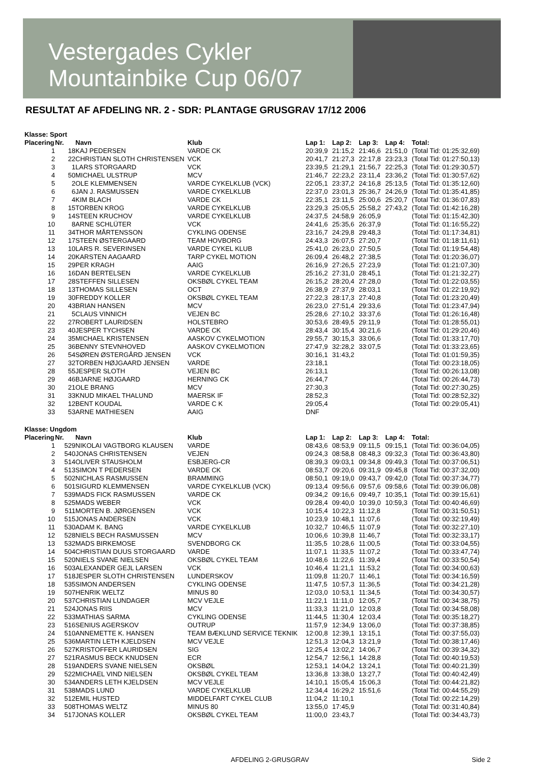Vestergades Cykler
Mountainbike Cup 06/07
RESULTAT AF AFDELING NR. 2 - SDR: PLANTAGE GRUSGRAV 17/12 2006
Klasse: Sport
| Placering | Nr. | Navn | Klub | Lap 1: | Lap 2: | Lap 3: | Lap 4: | Total: |
| --- | --- | --- | --- | --- | --- | --- | --- | --- |
| 1 | 18 | KAJ PEDERSEN | VARDE CK | 20:39,9 | 21:15,2 | 21:46,6 | 21:51,0 | (Total Tid: 01:25:32,69) |
| 2 | 22 | CHRISTIAN SLOTH CHRISTENSEN | VCK | 20:41,7 | 21:27,3 | 22:17,8 | 23:23,3 | (Total Tid: 01:27:50,13) |
| 3 | 1 | LARS STORGAARD | VCK | 23:39,5 | 21:29,1 | 21:56,7 | 22:25,3 | (Total Tid: 01:29:30,57) |
| 4 | 50 | MICHAEL ULSTRUP | MCV | 21:46,7 | 22:23,2 | 23:11,4 | 23:36,2 | (Total Tid: 01:30:57,62) |
| 5 | 2 | OLE KLEMMENSEN | VARDE CYKELKLUB (VCK) | 22:05,1 | 23:37,2 | 24:16,8 | 25:13,5 | (Total Tid: 01:35:12,60) |
| 6 | 6 | JAN J. RASMUSSEN | VARDE CYKELKLUB | 22:37,0 | 23:01,3 | 25:36,7 | 24:26,9 | (Total Tid: 01:35:41,85) |
| 7 | 4 | KIM BLACH | VARDE CK | 22:35,1 | 23:11,5 | 25:00,6 | 25:20,7 | (Total Tid: 01:36:07,83) |
| 8 | 15 | TORBEN KROG | VARDE CYKELKLUB | 23:29,3 | 25:05,5 | 25:58,2 | 27:43,2 | (Total Tid: 01:42:16,28) |
| 9 | 14 | STEEN KRUCHOV | VARDE CYKELKLUB | 24:37,5 | 24:58,9 | 26:05,9 | | (Total Tid: 01:15:42,30) |
| 10 | 8 | ARNE SCHLÜTER | VCK | 24:41,6 | 25:35,6 | 26:37,9 | | (Total Tid: 01:16:55,22) |
| 11 | 34 | THOR MÅRTENSSON | CYKLING ODENSE | 23:16,7 | 24:29,8 | 29:48,3 | | (Total Tid: 01:17:34,81) |
| 12 | 17 | STEEN ØSTERGAARD | TEAM HOVBORG | 24:43,3 | 26:07,5 | 27:20,7 | | (Total Tid: 01:18:11,61) |
| 13 | 10 | LARS R. SEVERINSEN | VARDE CYKEL KLUB | 25:41,0 | 26:23,0 | 27:50,5 | | (Total Tid: 01:19:54,48) |
| 14 | 20 | KARSTEN AAGAARD | TARP CYKEL MOTION | 26:09,4 | 26:48,2 | 27:38,5 | | (Total Tid: 01:20:36,07) |
| 15 | 29 | PER KRAGH | AAIG | 26:16,9 | 27:26,5 | 27:23,9 | | (Total Tid: 01:21:07,30) |
| 16 | 16 | DAN BERTELSEN | VARDE CYKELKLUB | 25:16,2 | 27:31,0 | 28:45,1 | | (Total Tid: 01:21:32,27) |
| 17 | 28 | STEFFEN SILLESEN | OKSBØL CYKEL TEAM | 26:15,2 | 28:20,4 | 27:28,0 | | (Total Tid: 01:22:03,55) |
| 18 | 13 | THOMAS SILLESEN | OCT | 26:38,9 | 27:37,9 | 28:03,1 | | (Total Tid: 01:22:19,92) |
| 19 | 30 | FREDDY KOLLER | OKSBØL CYKEL TEAM | 27:22,3 | 28:17,3 | 27:40,8 | | (Total Tid: 01:23:20,49) |
| 20 | 43 | BRIAN HANSEN | MCV | 26:23,0 | 27:51,4 | 29:33,6 | | (Total Tid: 01:23:47,94) |
| 21 | 5 | CLAUS VINNICH | VEJEN BC | 25:28,6 | 27:10,2 | 33:37,6 | | (Total Tid: 01:26:16,48) |
| 22 | 27 | ROBERT LAURIDSEN | HOLSTEBRO | 30:53,6 | 28:49,5 | 29:11,9 | | (Total Tid: 01:28:55,01) |
| 23 | 40 | JESPER TYCHSEN | VARDE CK | 28:43,4 | 30:15,4 | 30:21,6 | | (Total Tid: 01:29:20,46) |
| 24 | 35 | MICHAEL KRISTENSEN | AASKOV CYKELMOTION | 29:55,7 | 30:15,3 | 33:06,6 | | (Total Tid: 01:33:17,70) |
| 25 | 36 | BENNY STEVNHOVED | AASKOV CYKELMOTION | 27:47,9 | 32:28,2 | 33:07,5 | | (Total Tid: 01:33:23,65) |
| 26 | 54 | SØREN ØSTERGÅRD JENSEN | VCK | 30:16,1 | 31:43,2 | | | (Total Tid: 01:01:59,35) |
| 27 | 32 | TORBEN HØJGAARD JENSEN | VARDE | 23:18,1 | | | | (Total Tid: 00:23:18,05) |
| 28 | 55 | JESPER SLOTH | VEJEN BC | 26:13,1 | | | | (Total Tid: 00:26:13,08) |
| 29 | 46 | BJARNE HØJGAARD | HERNING CK | 26:44,7 | | | | (Total Tid: 00:26:44,73) |
| 30 | 21 | OLE BRANG | MCV | 27:30,3 | | | | (Total Tid: 00:27:30,25) |
| 31 | 33 | KNUD MIKAEL THALUND | MAERSK IF | 28:52,3 | | | | (Total Tid: 00:28:52,32) |
| 32 | 12 | BENT KOUDAL | VARDE C K | 29:05,4 | | | | (Total Tid: 00:29:05,41) |
| 33 | 53 | ARNE MATHIESEN | AAIG | DNF | | | | |
Klasse: Ungdom
| Placering | Nr. | Navn | Klub | Lap 1: | Lap 2: | Lap 3: | Lap 4: | Total: |
| --- | --- | --- | --- | --- | --- | --- | --- | --- |
| 1 | 529 | NIKOLAI VAGTBORG KLAUSEN | VARDE | 08:43,6 | 08:53,9 | 09:11,5 | 09:15,1 | (Total Tid: 00:36:04,05) |
| 2 | 540 | JONAS CHRISTENSEN | VEJEN | 09:24,3 | 08:58,8 | 08:48,3 | 09:32,3 | (Total Tid: 00:36:43,80) |
| 3 | 514 | OLIVER STAUSHOLM | ESBJERG-CR | 08:39,3 | 09:03,1 | 09:34,8 | 09:49,3 | (Total Tid: 00:37:06,51) |
| 4 | 513 | SIMON T PEDERSEN | VARDE CK | 08:53,7 | 09:20,6 | 09:31,9 | 09:45,8 | (Total Tid: 00:37:32,00) |
| 5 | 502 | NICHLAS RASMUSSEN | BRAMMING | 08:50,1 | 09:19,0 | 09:43,7 | 09:42,0 | (Total Tid: 00:37:34,77) |
| 6 | 501 | SIGURD KLEMMENSEN | VARDE CYKELKLUB (VCK) | 09:13,4 | 09:56,6 | 09:57,6 | 09:58,6 | (Total Tid: 00:39:06,08) |
| 7 | 539 | MADS FICK RASMUSSEN | VARDE CK | 09:34,2 | 09:16,6 | 09:49,7 | 10:35,1 | (Total Tid: 00:39:15,61) |
| 8 | 525 | MADS WEBER | VCK | 09:28,4 | 09:40,0 | 10:39,0 | 10:59,3 | (Total Tid: 00:40:46,69) |
| 9 | 511 | MORTEN B. JØRGENSEN | VCK | 10:15,4 | 10:22,3 | 11:12,8 | | (Total Tid: 00:31:50,51) |
| 10 | 515 | JONAS ANDERSEN | VCK | 10:23,9 | 10:48,1 | 11:07,6 | | (Total Tid: 00:32:19,49) |
| 11 | 530 | ADAM K. BANG | VARDE CYKELKLUB | 10:32,7 | 10:46,5 | 11:07,9 | | (Total Tid: 00:32:27,10) |
| 12 | 528 | NIELS BECH RASMUSSEN | MCV | 10:06,6 | 10:39,8 | 11:46,7 | | (Total Tid: 00:32:33,17) |
| 13 | 532 | MADS BIRKEMOSE | SVENDBORG CK | 11:35,5 | 10:28,6 | 11:00,5 | | (Total Tid: 00:33:04,55) |
| 14 | 504 | CHRISTIAN DUUS STORGAARD | VARDE | 11:07,1 | 11:33,5 | 11:07,2 | | (Total Tid: 00:33:47,74) |
| 15 | 520 | NIELS SVANE NIELSEN | OKSBØL CYKEL TEAM | 10:48,6 | 11:22,6 | 11:39,4 | | (Total Tid: 00:33:50,54) |
| 16 | 503 | ALEXANDER GEJL LARSEN | VCK | 10:46,4 | 11:21,1 | 11:53,2 | | (Total Tid: 00:34:00,63) |
| 17 | 518 | JESPER SLOTH CHRISTENSEN | LUNDERSKOV | 11:09,8 | 11:20,7 | 11:46,1 | | (Total Tid: 00:34:16,59) |
| 18 | 535 | SIMON ANDERSEN | CYKLING ODENSE | 11:47,5 | 10:57,3 | 11:36,5 | | (Total Tid: 00:34:21,28) |
| 19 | 507 | HENRIK WELTZ | MINUS 80 | 12:03,0 | 10:53,1 | 11:34,5 | | (Total Tid: 00:34:30,57) |
| 20 | 537 | CHRISTIAN LUNDAGER | MCV VEJLE | 11:22,1 | 11:11,0 | 12:05,7 | | (Total Tid: 00:34:38,75) |
| 21 | 524 | JONAS RIIS | MCV | 11:33,3 | 11:21,0 | 12:03,8 | | (Total Tid: 00:34:58,08) |
| 22 | 533 | MATHIAS SARMA | CYKLING ODENSE | 11:44,5 | 11:30,4 | 12:03,4 | | (Total Tid: 00:35:18,27) |
| 23 | 516 | SENIUS AGERSKOV | OUTRUP | 11:57,9 | 12:34,9 | 13:06,0 | | (Total Tid: 00:37:38,85) |
| 24 | 510 | ANNEMETTE K. HANSEN | TEAM BÆKLUND SERVICE TEKNIK | 12:00,8 | 12:39,1 | 13:15,1 | | (Total Tid: 00:37:55,03) |
| 25 | 536 | MARTIN LETH KJELDSEN | MCV VEJLE | 12:51,3 | 12:04,3 | 13:21,9 | | (Total Tid: 00:38:17,46) |
| 26 | 527 | KRISTOFFER LAURIDSEN | SIG | 12:25,4 | 13:02,2 | 14:06,7 | | (Total Tid: 00:39:34,32) |
| 27 | 521 | RASMUS BECK KNUDSEN | ECR | 12:54,7 | 12:56,1 | 14:28,8 | | (Total Tid: 00:40:19,53) |
| 28 | 519 | ANDERS SVANE NIELSEN | OKSBØL | 12:53,1 | 14:04,2 | 13:24,1 | | (Total Tid: 00:40:21,39) |
| 29 | 522 | MICHAEL VIND NIELSEN | OKSBØL CYKEL TEAM | 13:36,8 | 13:38,0 | 13:27,7 | | (Total Tid: 00:40:42,49) |
| 30 | 534 | ANDERS LETH KJELDSEN | MCV VEJLE | 14:10,1 | 15:05,4 | 15:06,3 | | (Total Tid: 00:44:21,82) |
| 31 | 538 | MADS LUND | VARDE CYKELKLUB | 12:34,4 | 16:29,2 | 15:51,6 | | (Total Tid: 00:44:55,29) |
| 32 | 512 | EMIL HUSTED | MIDDELFART CYKEL CLUB | 11:04,2 | 11:10,1 | | | (Total Tid: 00:22:14,29) |
| 33 | 508 | THOMAS WELTZ | MINUS 80 | 13:55,0 | 17:45,9 | | | (Total Tid: 00:31:40,84) |
| 34 | 517 | JONAS KOLLER | OKSBØL CYKEL TEAM | 11:00,0 | 23:43,7 | | | (Total Tid: 00:34:43,73) |
AFDELING 2-GRUSGRAV Side 2